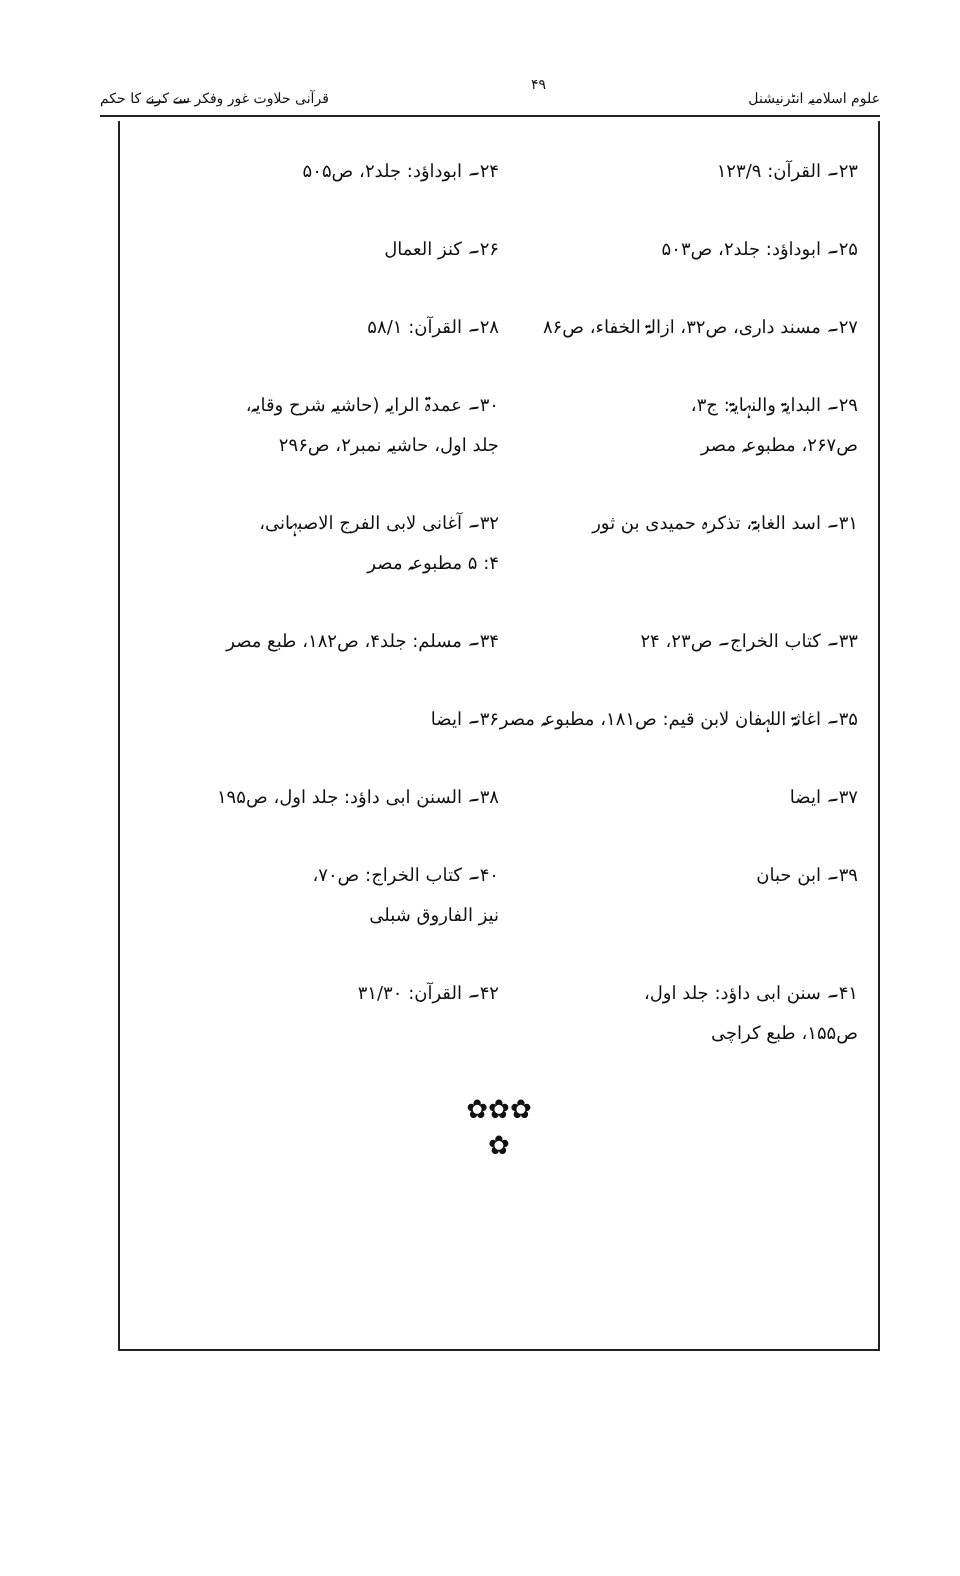علوم اسلامیہ انٹرنیشنل ۴۹ قرآنی حلاوت غور وفکر سے کرنے کا حکم
۲۳۔ القرآن: ۱۲۳/۹ ۲۴۔ ابوداؤد: جلد۲، ص۵۰۵
۲۵۔ ابوداؤد: جلد۲، ص۵۰۳ ۲۶۔ کنز العمال
۲۷۔ مسند داری، ص۳۲، ازالۃ الخفاء، ص۸۶
۲۸۔ القرآن: ۵۸/۱
۲۹۔ البدایۃ والنہایۃ: ج۳،
ص۲۶۷، مطبوعہ مصر
۳۰۔ عمدۃ الرایہ (حاشیہ شرح وقایہ،
جلد اول، حاشیہ نمبر۲، ص۲۹۶
۳۱۔ اسد الغابۃ، تذکرہ حمیدی بن ثور
۳۲۔ آغانی لابی الفرج الاصبہانی،
۴: ۵ مطبوعہ مصر
۳۳۔ کتاب الخراج۔ ص۲۳، ۲۴ ۳۴۔ مسلم: جلد۴، ص۱۸۲، طبع مصر
۳۵۔ اغاثۃ اللہفان لابن قیم: ص۱۸۱، مطبوعہ مصر
۳۶۔ ایضا
۳۷۔ ایضا ۳۸۔ السنن ابی داؤد: جلد اول، ص۱۹۵
۳۹۔ ابن حبان ۴۰۔ کتاب الخراج: ص۷۰،
نیز الفاروق شبلی
۴۱۔ سنن ابی داؤد: جلد اول،
ص۱۵۵، طبع کراچی
۴۲۔ القرآن: ۳۱/۳۰
✿✿✿
✿